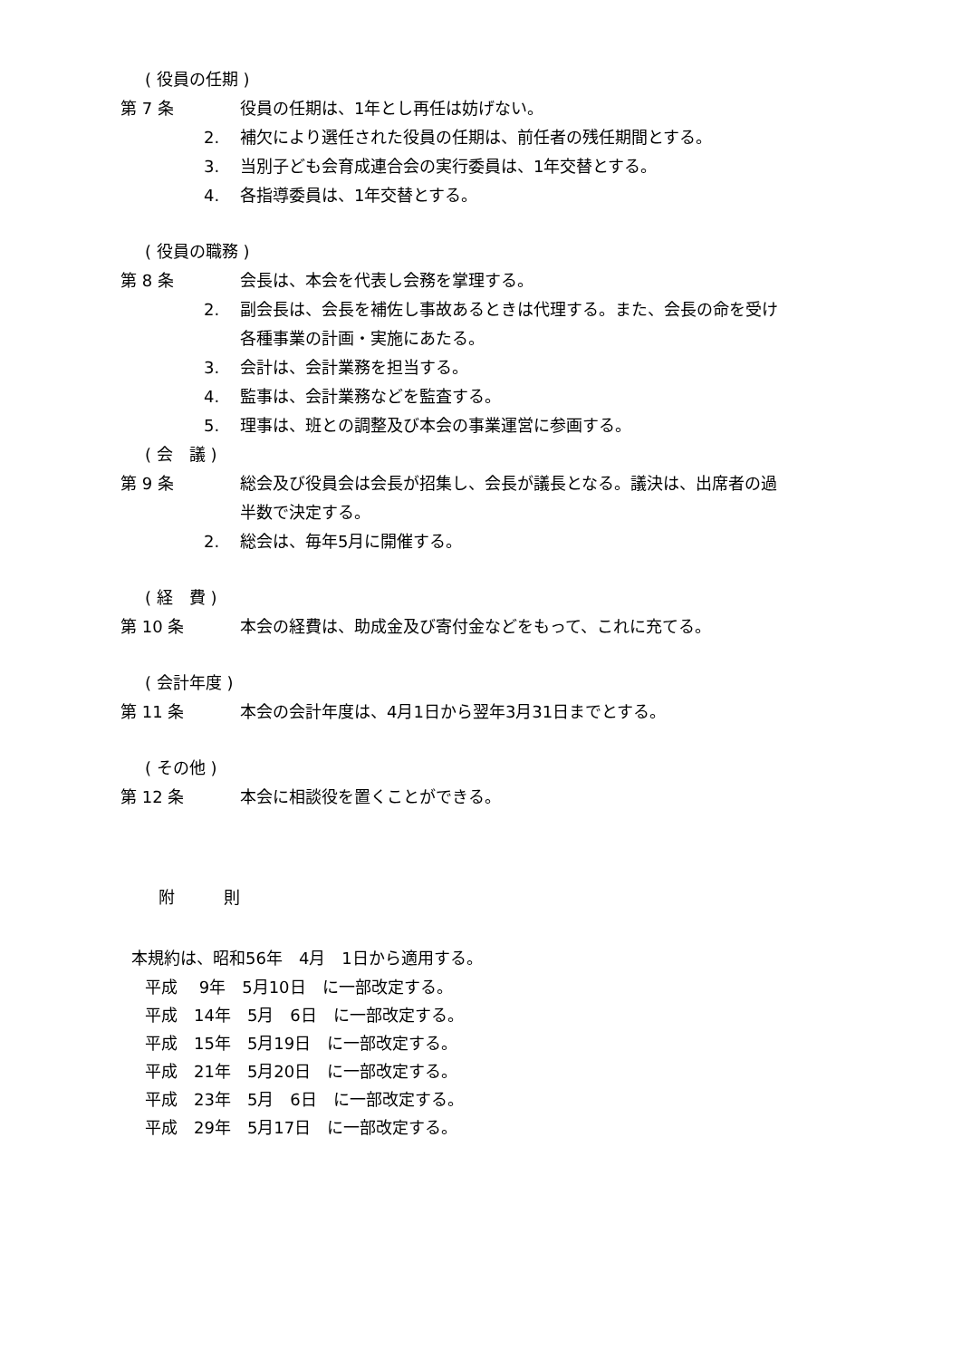( 役員の任期 )
第 7 条 役員の任期は、1年とし再任は妨げない。
2. 補欠により選任された役員の任期は、前任者の残任期間とする。
3. 当別子ども会育成連合会の実行委員は、1年交替とする。
4. 各指導委員は、1年交替とする。
( 役員の職務 )
第 8 条 会長は、本会を代表し会務を掌理する。
2. 副会長は、会長を補佐し事故あるときは代理する。また、会長の命を受け各種事業の計画・実施にあたる。
3. 会計は、会計業務を担当する。
4. 監事は、会計業務などを監査する。
5. 理事は、班との調整及び本会の事業運営に参画する。
( 会　議 )
第 9 条 総会及び役員会は会長が招集し、会長が議長となる。議決は、出席者の過半数で決定する。
2. 総会は、毎年5月に開催する。
( 経　費 )
第 10 条 本会の経費は、助成金及び寄付金などをもって、これに充てる。
( 会計年度 )
第 11 条 本会の会計年度は、4月1日から翌年3月31日までとする。
( その他 )
第 12 条 本会に相談役を置くことができる。
附　　　則
本規約は、昭和56年　4月　1日から適用する。
平成　 9年　5月10日　に一部改定する。
平成　14年　5月　6日　に一部改定する。
平成　15年　5月19日　に一部改定する。
平成　21年　5月20日　に一部改定する。
平成　23年　5月　6日　に一部改定する。
平成　29年　5月17日　に一部改定する。